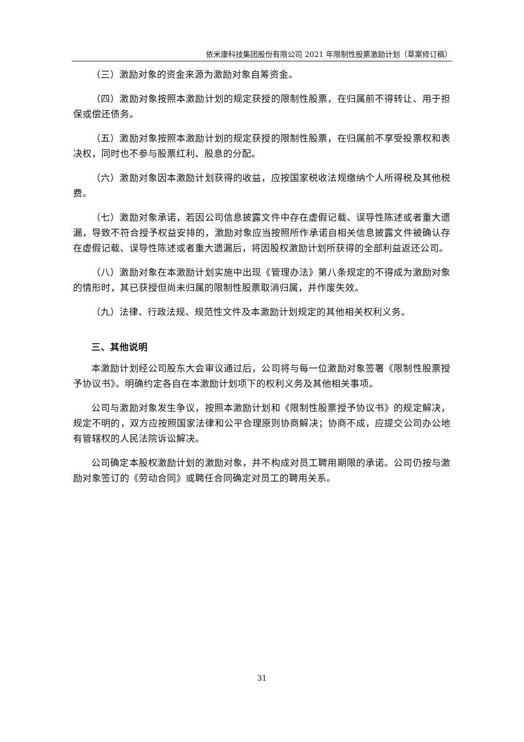依米康科技集团股份有限公司 2021 年限制性股票激励计划（草案修订稿）
（三）激励对象的资金来源为激励对象自筹资金。
（四）激励对象按照本激励计划的规定获授的限制性股票，在归属前不得转让、用于担保或偿还债务。
（五）激励对象按照本激励计划的规定获授的限制性股票，在归属前不享受投票权和表决权，同时也不参与股票红利、股息的分配。
（六）激励对象因本激励计划获得的收益，应按国家税收法规缴纳个人所得税及其他税费。
（七）激励对象承诺，若因公司信息披露文件中存在虚假记载、误导性陈述或者重大遗漏，导致不符合授予权益安排的，激励对象应当按照所作承诺自相关信息披露文件被确认存在虚假记载、误导性陈述或者重大遗漏后，将因股权激励计划所获得的全部利益返还公司。
（八）激励对象在本激励计划实施中出现《管理办法》第八条规定的不得成为激励对象的情形时，其已获授但尚未归属的限制性股票取消归属，并作废失效。
（九）法律、行政法规、规范性文件及本激励计划规定的其他相关权利义务。
三、其他说明
本激励计划经公司股东大会审议通过后，公司将与每一位激励对象签署《限制性股票授予协议书》。明确约定各自在本激励计划项下的权利义务及其他相关事项。
公司与激励对象发生争议，按照本激励计划和《限制性股票授予协议书》的规定解决，规定不明的，双方应按照国家法律和公平合理原则协商解决；协商不成，应提交公司办公地有管辖权的人民法院诉讼解决。
公司确定本股权激励计划的激励对象，并不构成对员工聘用期限的承诺。公司仍按与激励对象签订的《劳动合同》或聘任合同确定对员工的聘用关系。
31